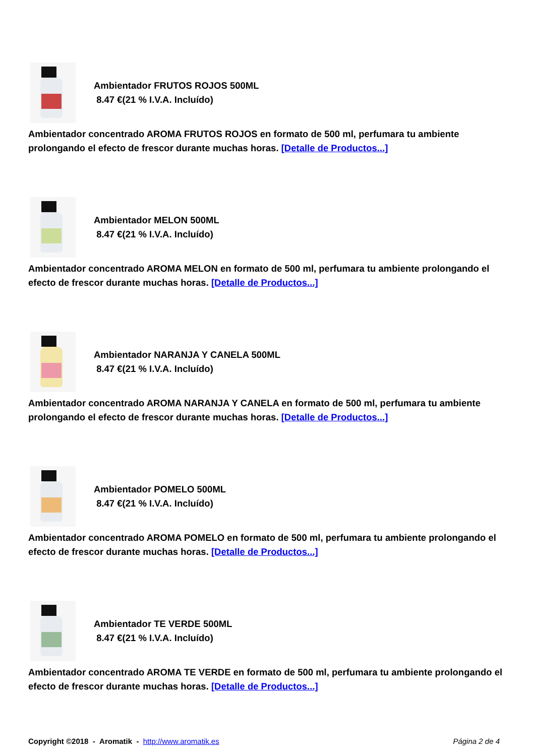Ambientador FRUTOS ROJOS 500ML
8.47 €(21 % I.V.A. Incluído)
Ambientador concentrado AROMA FRUTOS ROJOS en formato de 500 ml, perfumara tu ambiente prolongando el efecto de frescor durante muchas horas. [Detalle de Productos...]
Ambientador MELON 500ML
8.47 €(21 % I.V.A. Incluído)
Ambientador concentrado AROMA MELON en formato de 500 ml, perfumara tu ambiente prolongando el efecto de frescor durante muchas horas. [Detalle de Productos...]
Ambientador NARANJA Y CANELA 500ML
8.47 €(21 % I.V.A. Incluído)
Ambientador concentrado AROMA NARANJA Y CANELA en formato de 500 ml, perfumara tu ambiente prolongando el efecto de frescor durante muchas horas. [Detalle de Productos...]
Ambientador POMELO 500ML
8.47 €(21 % I.V.A. Incluído)
Ambientador concentrado AROMA POMELO en formato de 500 ml, perfumara tu ambiente prolongando el efecto de frescor durante muchas horas. [Detalle de Productos...]
Ambientador TE VERDE 500ML
8.47 €(21 % I.V.A. Incluído)
Ambientador concentrado AROMA TE VERDE en formato de 500 ml, perfumara tu ambiente prolongando el efecto de frescor durante muchas horas. [Detalle de Productos...]
Copyright ©2018 - Aromatik - http://www.aromatik.es Página 2 de 4